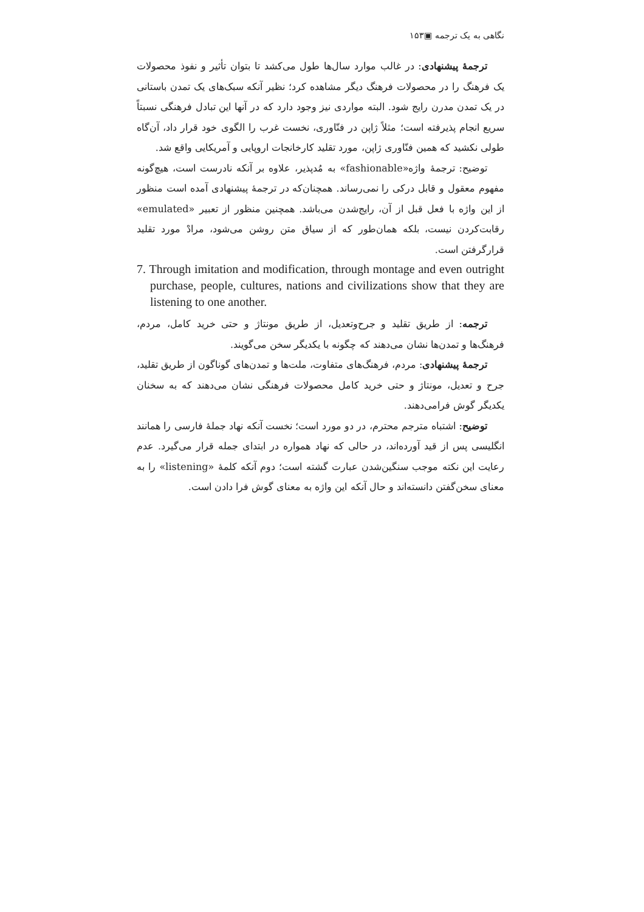نگاهی به یک ترجمه ▣۱۵۳
ترجمهٔ پیشنهادی: در غالب موارد سال‌ها طول می‌کشد تا بتوان تأثیر و نفوذ محصولات یک فرهنگ را در محصولات فرهنگ دیگر مشاهده کرد؛ نظیر آنکه سبک‌های یک تمدن باستانی در یک تمدن مدرن رایج شود. البته مواردی نیز وجود دارد که در آنها این تبادل فرهنگی نسبتاً سریع انجام پذیرفته است؛ مثلاً ژاپن در فنّاوری، نخست غرب را الگوی خود قرار داد، آن‌گاه طولی نکشید که همین فنّاوری ژاپن، مورد تقلید کارخانجات اروپایی و آمریکایی واقع شد.
توضیح: ترجمهٔ واژه«fashionable» به مُدپذیر، علاوه بر آنکه نادرست است، هیچ‌گونه مفهوم معقول و قابل درکی را نمی‌رساند. همچنان‌که در ترجمهٔ پیشنهادی آمده است منظور از این واژه با فعل قبل از آن، رایج‌شدن می‌باشد. همچنین منظور از تعبیر «emulated» رقابت‌کردن نیست، بلکه همان‌طور که از سیاق متن روشن می‌شود، مرادْ مورد تقلید قرارگرفتن است.
7. Through imitation and modification, through montage and even outright purchase, people, cultures, nations and civilizations show that they are listening to one another.
ترجمه: از طریق تقلید و جرح‌وتعدیل، از طریق مونتاژ و حتی خرید کامل، مردم، فرهنگ‌ها و تمدن‌ها نشان می‌دهند که چگونه با یکدیگر سخن می‌گویند.
ترجمهٔ پیشنهادی: مردم، فرهنگ‌های متفاوت، ملت‌ها و تمدن‌های گوناگون از طریق تقلید، جرح و تعدیل، مونتاژ و حتی خرید کامل محصولات فرهنگی نشان می‌دهند که به سخنان یکدیگر گوش فرامی‌دهند.
توضیح: اشتباه مترجم محترم، در دو مورد است؛ نخست آنکه نهاد جملهٔ فارسی را همانند انگلیسی پس از قید آورده‌اند، در حالی که نهاد همواره در ابتدای جمله قرار می‌گیرد. عدم رعایت این نکته موجب سنگین‌شدن عبارت گشته است؛ دوم آنکه کلمهٔ «listening» را به معنای سخن‌گفتن دانسته‌اند و حال آنکه این واژه به معنای گوش فرا دادن است.